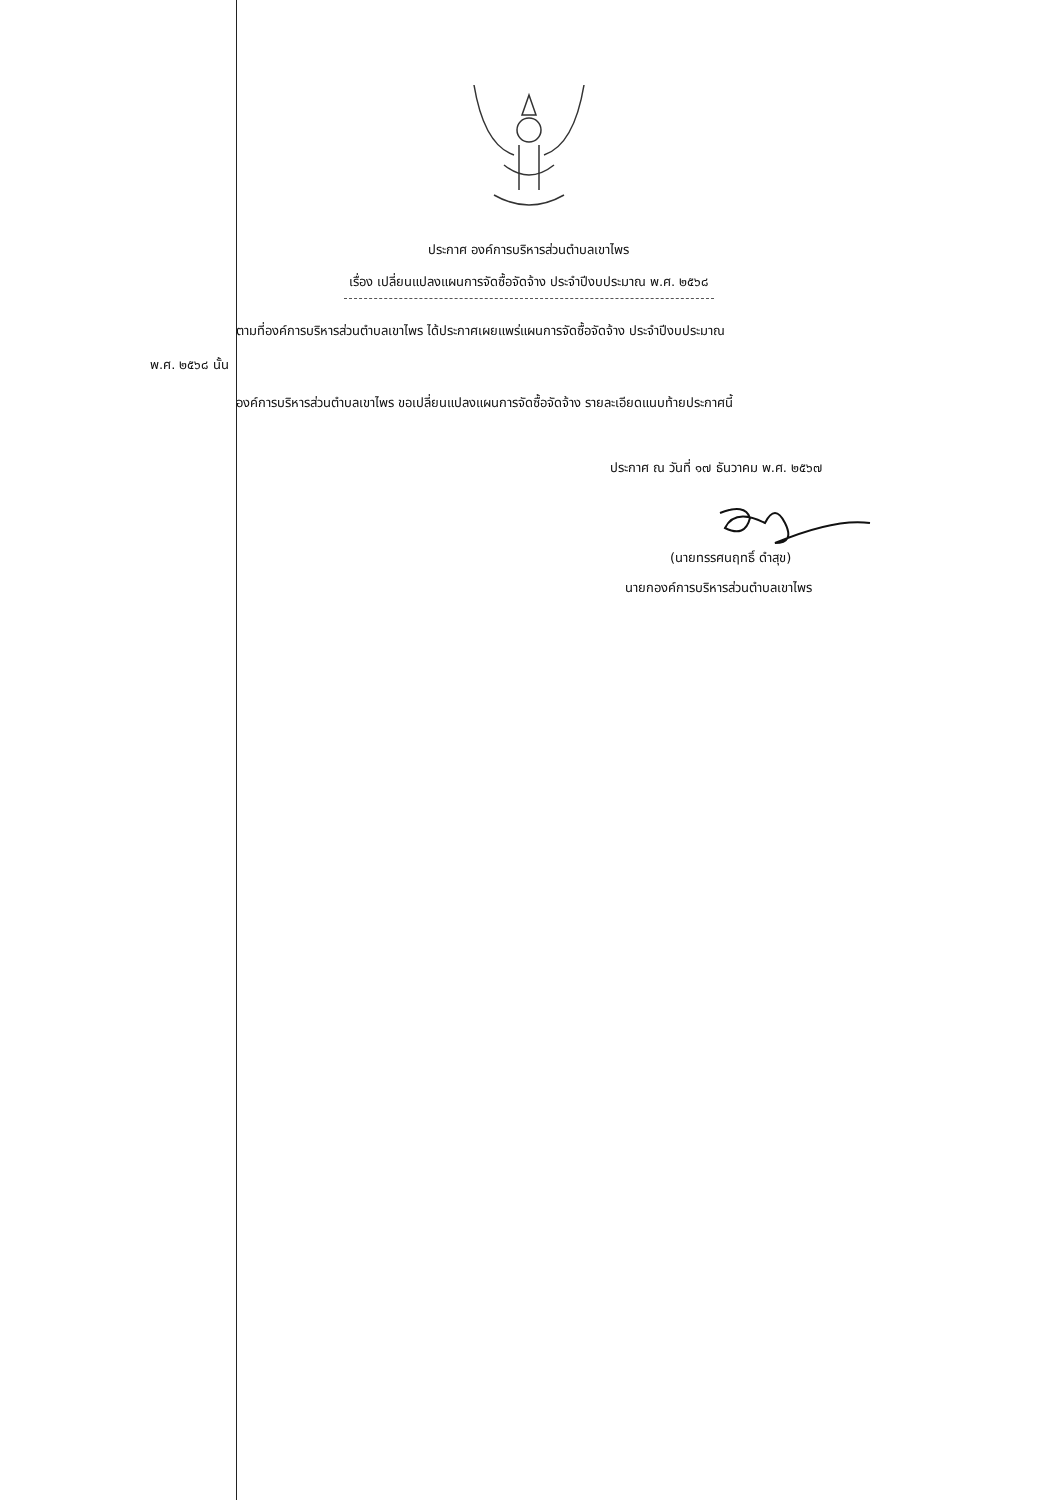ประกาศ องค์การบริหารส่วนตำบลเขาไพร
เรื่อง เปลี่ยนแปลงแผนการจัดซื้อจัดจ้าง ประจำปีงบประมาณ พ.ศ. ๒๕๖๘
ตามที่องค์การบริหารส่วนตำบลเขาไพร ได้ประกาศเผยแพร่แผนการจัดซื้อจัดจ้าง ประจำปีงบประมาณ
พ.ศ. ๒๕๖๘ นั้น
องค์การบริหารส่วนตำบลเขาไพร ขอเปลี่ยนแปลงแผนการจัดซื้อจัดจ้าง รายละเอียดแนบท้ายประกาศนี้
ประกาศ ณ วันที่ ๑๗ ธันวาคม พ.ศ. ๒๕๖๗
(นายทรรศนฤทธิ์ ดำสุข)
นายกองค์การบริหารส่วนตำบลเขาไพร